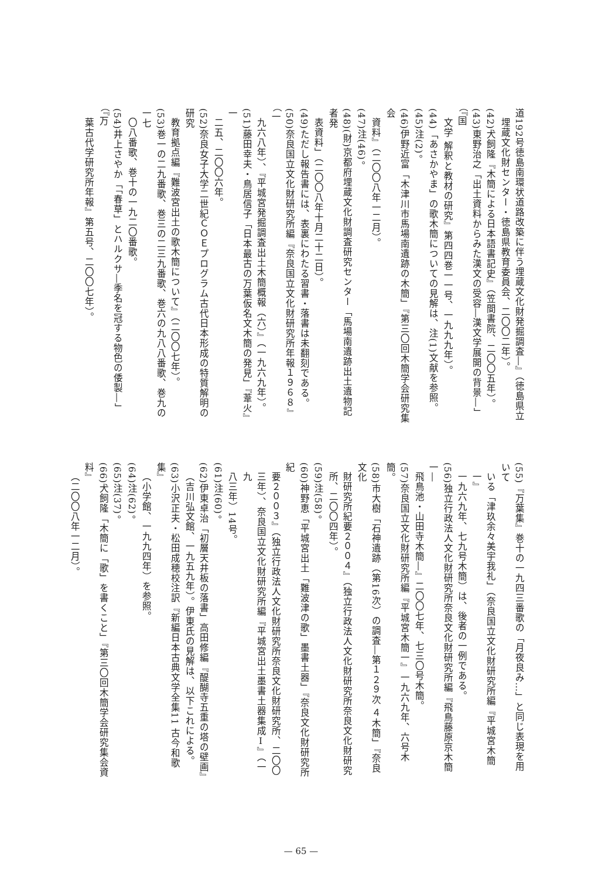道192号徳島南環状道路改築に伴う埋蔵文化財発掘調査―』（徳島県立
埋蔵文化財センター・徳島県教育委員会、二〇〇二年）。
(42)犬飼隆『木簡による日本語書記史』（笠間書院、二〇〇五年）。
(43)東野治之「出土資料からみた漢文の受容―漢文学展開の背景―」（『国
文学 解釈と教材の研究』第四四巻一一号、一九九九年）。
(44)「あさかやま」の歌木簡についての見解は、注(1)文献を参照。
(45)注(2)。
(46)伊野近富「木津川市馬場南遺跡の木簡」『第三〇回木簡学会研究集会
資料』（二〇〇八年一二月）。
(47)注(46)。
(48)(財)京都府埋蔵文化財調査研究センター「馬場南遺跡出土遺物記者発
表資料」（二〇〇八年十月二十二日）。
(49)ただし報告書には、表裏にわたる習書・落書は未翻刻である。
(50)奈良国立文化財研究所編『奈良国立文化財研究所年報１９６８』（一
九六八年）、『平城宮発掘調査出土木簡概報（六）』（一九六九年）。
(51)藤田幸夫・鳥居信子「日本最古の万葉仮名文木簡の発見」『葦火』一
二五、二〇〇六年。
(52)奈良女子大学二世紀ＣＯＥプログラム古代日本形成の特質解明の研究
教育拠点編『難波宮出土の歌木簡について』（二〇〇七年）。
(53)巻一の二九番歌、巻三の二三九番歌、巻六の九八八番歌、巻九の一七
〇八番歌、巻十の一九二〇番歌。
(54)井上さやか「「春草」とハルクサ―季名を冠する物色の倭製―」（『万
葉古代学研究所年報』第五号、二〇〇七年）。
(55)『万葉集』巻十の一九四三番歌の「月夜良み…」と同じ表現を用いて
いる「津玖余々美宇我礼」（奈良国立文化財研究所編『平城宮木簡一』
一九六九年、七九号木簡）は、後者の一例である。
(56)独立行政法人文化財研究所奈良文化財研究所編『飛鳥藤原京木簡一―
飛鳥池・山田寺木簡―』二〇〇七年、七三〇号木簡。
(57)奈良国立文化財研究所編『平城宮木簡一』一九六九年、六号木簡。
(58)市大樹「石神遺跡（第16次）の調査―第１２９次 ４木簡」『奈良文化
財研究所紀要２００４』（独立行政法人文化財研究所奈良文化財研究
所、二〇〇四年）。
(59)注(58)。
(60)神野恵「平城宮出土「難波津の歌」墨書土器」『奈良文化財研究所紀
要２００３』（独立行政法人文化財研究所奈良文化財研究所、二〇〇
三年）、奈良国立文化財研究所編『平城宮出土墨書土器集成Ⅰ』（一九
八三年）14号。
(61)注(60)。
(62)伊東卓治「初層天井板の落書」高田修編『醍醐寺五重の塔の壁画』
（吉川弘文館、一九五九年）。伊東氏の見解は、以下これによる。
(63)小沢正夫・松田成穂校注訳『新編日本古典文学全集11 古今和歌集』
（小学館、一九九四年）を参照。
(64)注(62)。
(65)注(37)。
(66)犬飼隆「木簡に「歌」を書くこと」『第三〇回木簡学会研究集会資料』
（二〇〇八年一二月）。
— 65 —